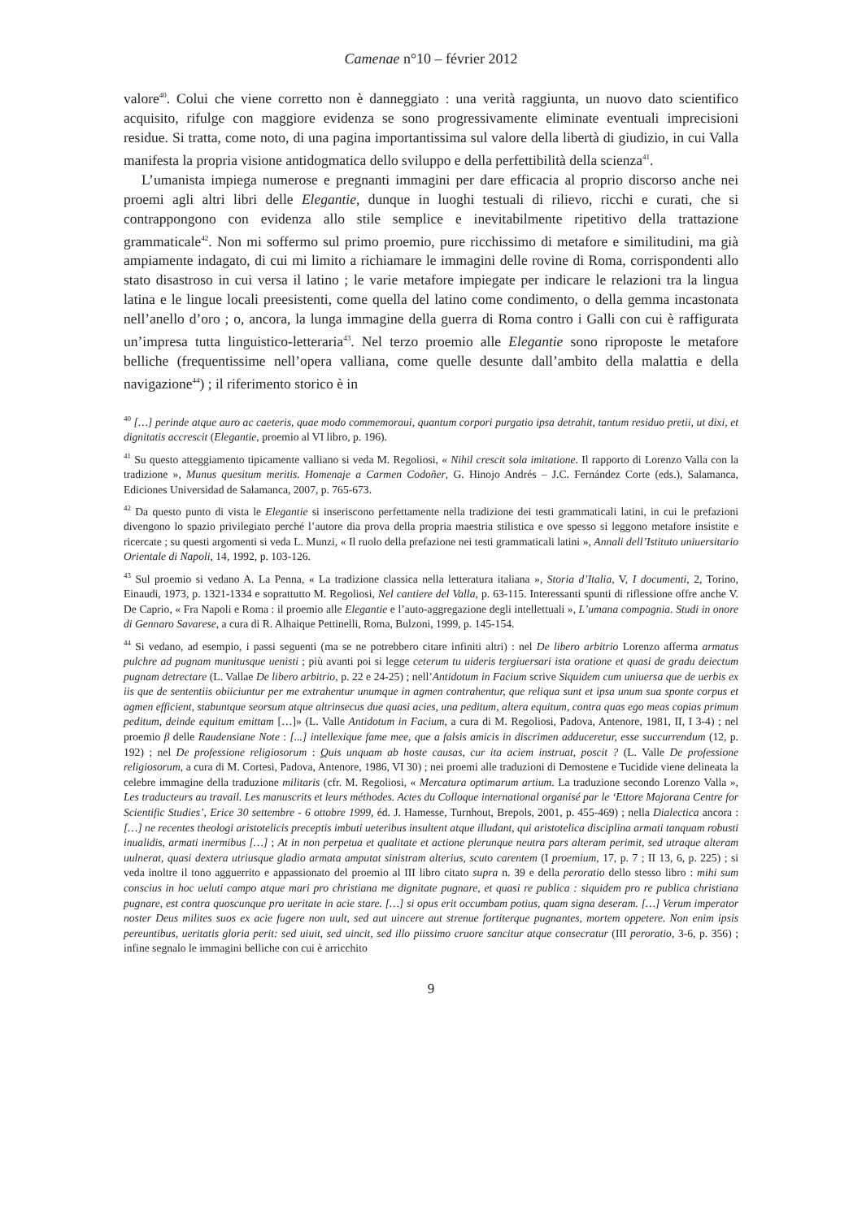Camenae n°10 – février 2012
valore<sup>40</sup>. Colui che viene corretto non è danneggiato : una verità raggiunta, un nuovo dato scientifico acquisito, rifulge con maggiore evidenza se sono progressivamente eliminate eventuali imprecisioni residue. Si tratta, come noto, di una pagina importantissima sul valore della libertà di giudizio, in cui Valla manifesta la propria visione antidogmatica dello sviluppo e della perfettibilità della scienza<sup>41</sup>.
L’umanista impiega numerose e pregnanti immagini per dare efficacia al proprio discorso anche nei proemi agli altri libri delle Elegantie, dunque in luoghi testuali di rilievo, ricchi e curati, che si contrappongono con evidenza allo stile semplice e inevitabilmente ripetitivo della trattazione grammaticale<sup>42</sup>. Non mi soffermo sul primo proemio, pure ricchissimo di metafore e similitudini, ma già ampiamente indagato, di cui mi limito a richiamare le immagini delle rovine di Roma, corrispondenti allo stato disastroso in cui versa il latino ; le varie metafore impiegate per indicare le relazioni tra la lingua latina e le lingue locali preesistenti, come quella del latino come condimento, o della gemma incastonata nell’anello d’oro ; o, ancora, la lunga immagine della guerra di Roma contro i Galli con cui è raffigurata un’impresa tutta linguistico-letteraria<sup>43</sup>. Nel terzo proemio alle Elegantie sono riproposte le metafore belliche (frequentissime nell’opera valliana, come quelle desunte dall’ambito della malattia e della navigazione<sup>44</sup>) ; il riferimento storico è in
<sup>40</sup> […] perinde atque auro ac caeteris, quae modo commemoraui, quantum corpori purgatio ipsa detrahit, tantum residuo pretii, ut dixi, et dignitatis accrescit (Elegantie, proemio al VI libro, p. 196).
<sup>41</sup> Su questo atteggiamento tipicamente valliano si veda M. Regoliosi, « Nihil crescit sola imitatione. Il rapporto di Lorenzo Valla con la tradizione », Munus quesitum meritis. Homenaje a Carmen Codoñer, G. Hinojo Andrés – J.C. Fernández Corte (eds.), Salamanca, Ediciones Universidad de Salamanca, 2007, p. 765-673.
<sup>42</sup> Da questo punto di vista le Elegantie si inseriscono perfettamente nella tradizione dei testi grammaticali latini, in cui le prefazioni divengono lo spazio privilegiato perché l’autore dia prova della propria maestria stilistica e ove spesso si leggono metafore insistite e ricercate ; su questi argomenti si veda L. Munzi, « Il ruolo della prefazione nei testi grammaticali latini », Annali dell’Istituto uniuersitario Orientale di Napoli, 14, 1992, p. 103-126.
<sup>43</sup> Sul proemio si vedano A. La Penna, « La tradizione classica nella letteratura italiana », Storia d’Italia, V, I documenti, 2, Torino, Einaudi, 1973, p. 1321-1334 e soprattutto M. Regoliosi, Nel cantiere del Valla, p. 63-115. Interessanti spunti di riflessione offre anche V. De Caprio, « Fra Napoli e Roma : il proemio alle Elegantie e l’auto-aggregazione degli intellettuali », L’umana compagnia. Studi in onore di Gennaro Savarese, a cura di R. Alhaique Pettinelli, Roma, Bulzoni, 1999, p. 145-154.
<sup>44</sup> Si vedano, ad esempio, i passi seguenti (ma se ne potrebbero citare infiniti altri) : nel De libero arbitrio Lorenzo afferma armatus pulchre ad pugnam munitusque uenisti ; più avanti poi si legge ceterum tu uideris tergiuersari ista oratione et quasi de gradu deiectum pugnam detrectare (L. Vallae De libero arbitrio, p. 22 e 24-25) ; nell’Antidotum in Facium scrive Siquidem cum uniuersa que de uerbis ex iis que de sententiis obiiciuntur per me extrahentur unumque in agmen contrahentur, que reliqua sunt et ipsa unum sua sponte corpus et agmen efficient, stabuntque seorsum atque altrinsecus due quasi acies, una peditum, altera equitum, contra quas ego meas copias primum peditum, deinde equitum emittam […]» (L. Valle Antidotum in Facium, a cura di M. Regoliosi, Padova, Antenore, 1981, II, I 3-4) ; nel proemio β delle Raudensiane Note : [...] intellexique fame mee, que a falsis amicis in discrimen adduceretur, esse succurrendum (12, p. 192) ; nel De professione religiosorum : Quis unquam ab hoste causas, cur ita aciem instruat, poscit ? (L. Valle De professione religiosorum, a cura di M. Cortesi, Padova, Antenore, 1986, VI 30) ; nei proemi alle traduzioni di Demostene e Tucidide viene delineata la celebre immagine della traduzione militaris (cfr. M. Regoliosi, « Mercatura optimarum artium. La traduzione secondo Lorenzo Valla », Les traducteurs au travail. Les manuscrits et leurs méthodes. Actes du Colloque international organisé par le ‘Ettore Majorana Centre for Scientific Studies’, Erice 30 settembre - 6 ottobre 1999, éd. J. Hamesse, Turnhout, Brepols, 2001, p. 455-469) ; nella Dialectica ancora : […] ne recentes theologi aristotelicis preceptis imbuti ueteribus insultent atque illudant, qui aristotelica disciplina armati tanquam robusti inualidis, armati inermibus […] ; At in non perpetua et qualitate et actione plerunque neutra pars alteram perimit, sed utraque alteram uulnerat, quasi dextera utriusque gladio armata amputat sinistram alterius, scuto carentem (I proemium, 17, p. 7 ; II 13, 6, p. 225) ; si veda inoltre il tono agguerrito e appassionato del proemio al III libro citato supra n. 39 e della peroratio dello stesso libro : mihi sum conscius in hoc ueluti campo atque mari pro christiana me dignitate pugnare, et quasi re publica : siquidem pro re publica christiana pugnare, est contra quoscunque pro ueritate in acie stare. […] si opus erit occumbam potius, quam signa deseram. […] Verum imperator noster Deus milites suos ex acie fugere non uult, sed aut uincere aut strenue fortiterque pugnantes, mortem oppetere. Non enim ipsis pereuntibus, ueritatis gloria perit: sed uiuit, sed uincit, sed illo piissimo cruore sancitur atque consecratur (III peroratio, 3-6, p. 356) ; infine segnalo le immagini belliche con cui è arricchito
9